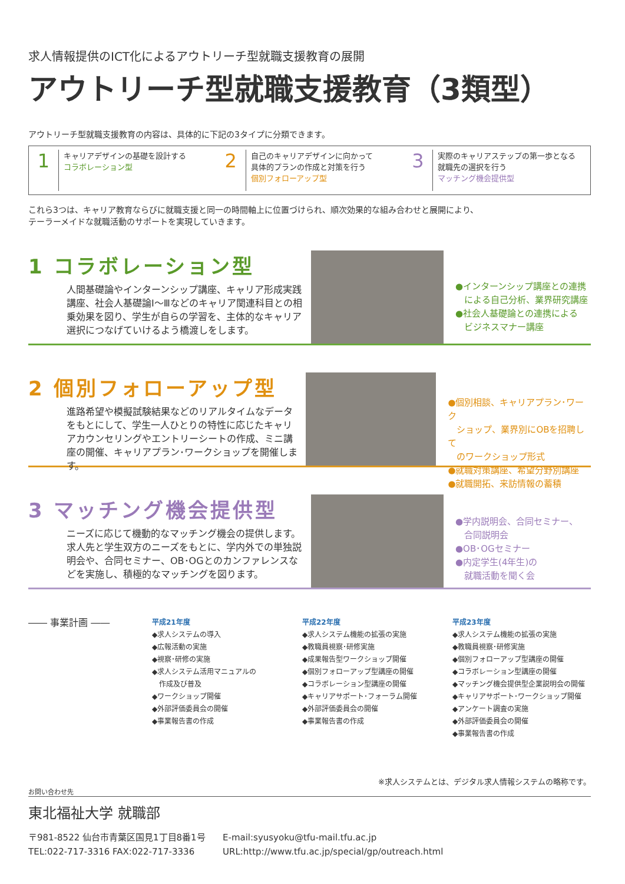求人情報提供のICT化によるアウトリーチ型就職支援教育の展開
アウトリーチ型就職支援教育（3類型）
アウトリーチ型就職支援教育の内容は、具体的に下記の3タイプに分類できます。
1 キャリアデザインの基礎を設計する
コラボレーション型
2 自己のキャリアデザインに向かって
具体的プランの作成と対策を行う
個別フォローアップ型
3 実際のキャリアステップの第一歩となる
就職先の選択を行う
マッチング機会提供型
これら3つは、キャリア教育ならびに就職支援と同一の時間軸上に位置づけられ、順次効果的な組み合わせと展開により、
テーラーメイドな就職活動のサポートを実現していきます。
1 コラボレーション型
人間基礎論やインターンシップ講座、キャリア形成実践講座、社会人基礎論Ⅰ～Ⅲなどのキャリア関連科目との相乗効果を図り、学生が自らの学習を、主体的なキャリア選択につなげていけるよう橋渡しをします。
●インターンシップ講座との連携
　による自己分析、業界研究講座
●社会人基礎論との連携による
　ビジネスマナー講座
2 個別フォローアップ型
進路希望や模擬試験結果などのリアルタイムなデータをもとにして、学生一人ひとりの特性に応じたキャリアカウンセリングやエントリーシートの作成、ミニ講座の開催、キャリアプラン･ワークショップを開催します。
●個別相談、キャリアプラン･ワーク
　ショップ、業界別にOBを招聘して
　のワークショップ形式
●就職対策講座、希望分野別講座
●就職開拓、来訪情報の蓄積
3 マッチング機会提供型
ニーズに応じて機動的なマッチング機会の提供します。求人先と学生双方のニーズをもとに、学内外での単独説明会や、合同セミナー、OB･OGとのカンファレンスなどを実施し、積極的なマッチングを図ります。
●学内説明会、合同セミナー、
　合同説明会
●OB･OGセミナー
●内定学生(4年生)の
　就職活動を聞く会
―― 事業計画 ――
平成21年度
◆求人システムの導入
◆広報活動の実施
◆視察･研修の実施
◆求人システム活用マニュアルの
　作成及び普及
◆ワークショップ開催
◆外部評価委員会の開催
◆事業報告書の作成
平成22年度
◆求人システム機能の拡張の実施
◆教職員視察･研修実施
◆成果報告型ワークショップ開催
◆個別フォローアップ型講座の開催
◆コラボレーション型講座の開催
◆キャリアサポート･フォーラム開催
◆外部評価委員会の開催
◆事業報告書の作成
平成23年度
◆求人システム機能の拡張の実施
◆教職員視察･研修実施
◆個別フォローアップ型講座の開催
◆コラボレーション型講座の開催
◆マッチング機会提供型企業説明会の開催
◆キャリアサポート･ワークショップ開催
◆アンケート調査の実施
◆外部評価委員会の開催
◆事業報告書の作成
※求人システムとは、デジタル求人情報システムの略称です。
お問い合わせ先
東北福祉大学 就職部
〒981-8522 仙台市青葉区国見1丁目8番1号
TEL:022-717-3316 FAX:022-717-3336
E-mail:syusyoku@tfu-mail.tfu.ac.jp
URL:http://www.tfu.ac.jp/special/gp/outreach.html